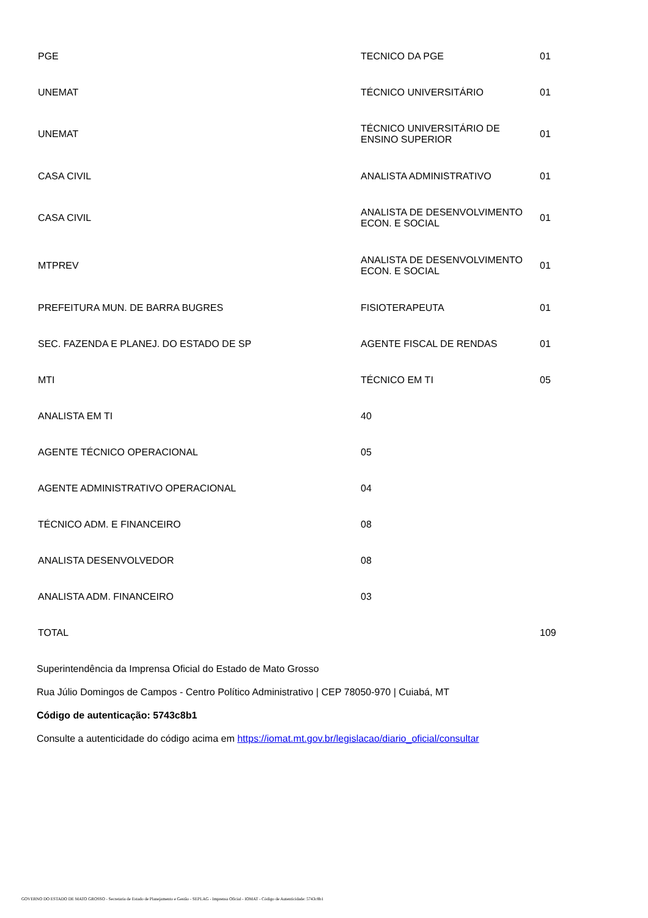| PGE | TECNICO DA PGE | 01 |
| UNEMAT | TÉCNICO UNIVERSITÁRIO | 01 |
| UNEMAT | TÉCNICO UNIVERSITÁRIO DE ENSINO SUPERIOR | 01 |
| CASA CIVIL | ANALISTA ADMINISTRATIVO | 01 |
| CASA CIVIL | ANALISTA DE DESENVOLVIMENTO ECON. E SOCIAL | 01 |
| MTPREV | ANALISTA DE DESENVOLVIMENTO ECON. E SOCIAL | 01 |
| PREFEITURA MUN. DE BARRA BUGRES | FISIOTERAPEUTA | 01 |
| SEC. FAZENDA E PLANEJ. DO ESTADO DE SP | AGENTE FISCAL DE RENDAS | 01 |
| MTI | TÉCNICO EM TI | 05 |
| ANALISTA EM TI | 40 | |
| AGENTE TÉCNICO OPERACIONAL | 05 | |
| AGENTE ADMINISTRATIVO OPERACIONAL | 04 | |
| TÉCNICO ADM. E FINANCEIRO | 08 | |
| ANALISTA DESENVOLVEDOR | 08 | |
| ANALISTA ADM. FINANCEIRO | 03 | |
| TOTAL | | 109 |
Superintendência da Imprensa Oficial do Estado de Mato Grosso
Rua Júlio Domingos de Campos - Centro Político Administrativo | CEP 78050-970 | Cuiabá, MT
Código de autenticação: 5743c8b1
Consulte a autenticidade do código acima em https://iomat.mt.gov.br/legislacao/diario_oficial/consultar
GOVERNO DO ESTADO DE MATO GROSSO - Secretaria de Estado de Planejamento e Gestão - SEPLAG - Imprensa Oficial - IOMAT - Código de Autenticidade: 5743c8b1